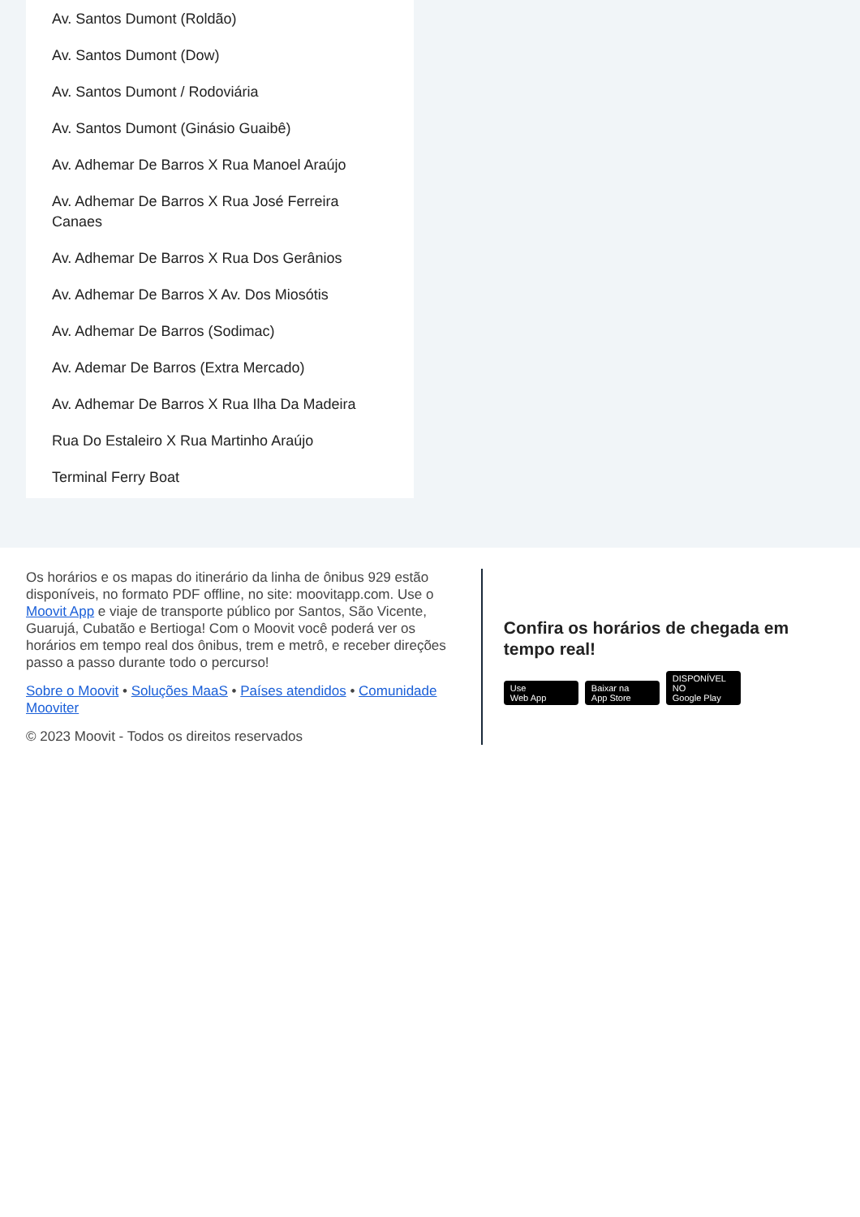Av. Santos Dumont (Roldão)
Av. Santos Dumont (Dow)
Av. Santos Dumont / Rodoviária
Av. Santos Dumont (Ginásio Guaibê)
Av. Adhemar De Barros X Rua Manoel Araújo
Av. Adhemar De Barros X Rua José Ferreira Canaes
Av. Adhemar De Barros X Rua Dos Gerânios
Av. Adhemar De Barros X Av. Dos Miosótis
Av. Adhemar De Barros (Sodimac)
Av. Ademar De Barros (Extra Mercado)
Av. Adhemar De Barros X Rua Ilha Da Madeira
Rua Do Estaleiro X Rua Martinho Araújo
Terminal Ferry Boat
Os horários e os mapas do itinerário da linha de ônibus 929 estão disponíveis, no formato PDF offline, no site: moovitapp.com. Use o Moovit App e viaje de transporte público por Santos, São Vicente, Guarujá, Cubatão e Bertioga! Com o Moovit você poderá ver os horários em tempo real dos ônibus, trem e metrô, e receber direções passo a passo durante todo o percurso!
Sobre o Moovit • Soluções MaaS • Países atendidos • Comunidade Mooviter
© 2023 Moovit - Todos os direitos reservados
Confira os horários de chegada em tempo real!
Use
Web App Baixar na
App Store DISPONÍVEL NO
Google Play